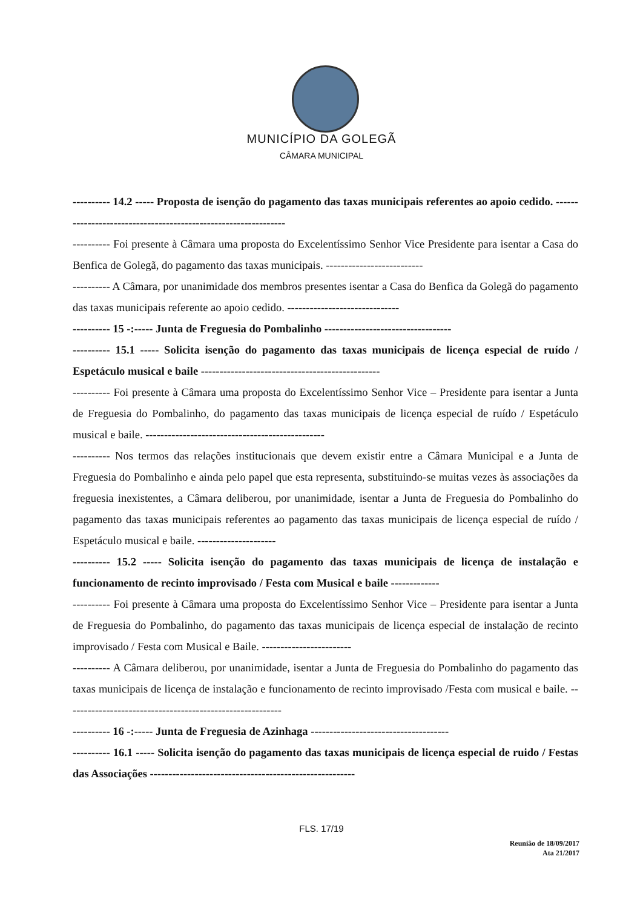MUNICÍPIO DA GOLEGÃ
CÂMARA MUNICIPAL
---------- 14.2 ----- Proposta de isenção do pagamento das taxas municipais referentes ao apoio cedido. ---------------------------------------------------------------
---------- Foi presente à Câmara uma proposta do Excelentíssimo Senhor Vice Presidente para isentar a Casa do Benfica de Golegã, do pagamento das taxas municipais. --------------------------
---------- A Câmara, por unanimidade dos membros presentes isentar a Casa do Benfica da Golegã do pagamento das taxas municipais referente ao apoio cedido. ------------------------------
---------- 15 -:----- Junta de Freguesia do Pombalinho ----------------------------------
---------- 15.1 ----- Solicita isenção do pagamento das taxas municipais de licença especial de ruído / Espetáculo musical e baile ------------------------------------------------
---------- Foi presente à Câmara uma proposta do Excelentíssimo Senhor Vice – Presidente para isentar a Junta de Freguesia do Pombalinho, do pagamento das taxas municipais de licença especial de ruído / Espetáculo musical e baile. ------------------------------------------------
---------- Nos termos das relações institucionais que devem existir entre a Câmara Municipal e a Junta de Freguesia do Pombalinho e ainda pelo papel que esta representa, substituindo-se muitas vezes às associações da freguesia inexistentes, a Câmara deliberou, por unanimidade, isentar a Junta de Freguesia do Pombalinho do pagamento das taxas municipais referentes ao pagamento das taxas municipais de licença especial de ruído / Espetáculo musical e baile. ---------------------
---------- 15.2 ----- Solicita isenção do pagamento das taxas municipais de licença de instalação e funcionamento de recinto improvisado / Festa com Musical e baile -------------
---------- Foi presente à Câmara uma proposta do Excelentíssimo Senhor Vice – Presidente para isentar a Junta de Freguesia do Pombalinho, do pagamento das taxas municipais de licença especial de instalação de recinto improvisado / Festa com Musical e Baile. ------------------------
---------- A Câmara deliberou, por unanimidade, isentar a Junta de Freguesia do Pombalinho do pagamento das taxas municipais de licença de instalação e funcionamento de recinto improvisado /Festa com musical e baile. ----------------------------------------------------------
---------- 16 -:----- Junta de Freguesia de Azinhaga -------------------------------------
---------- 16.1 ----- Solicita isenção do pagamento das taxas municipais de licença especial de ruido / Festas das Associações -------------------------------------------------------
FLS. 17/19
Reunião de 18/09/2017
Ata 21/2017